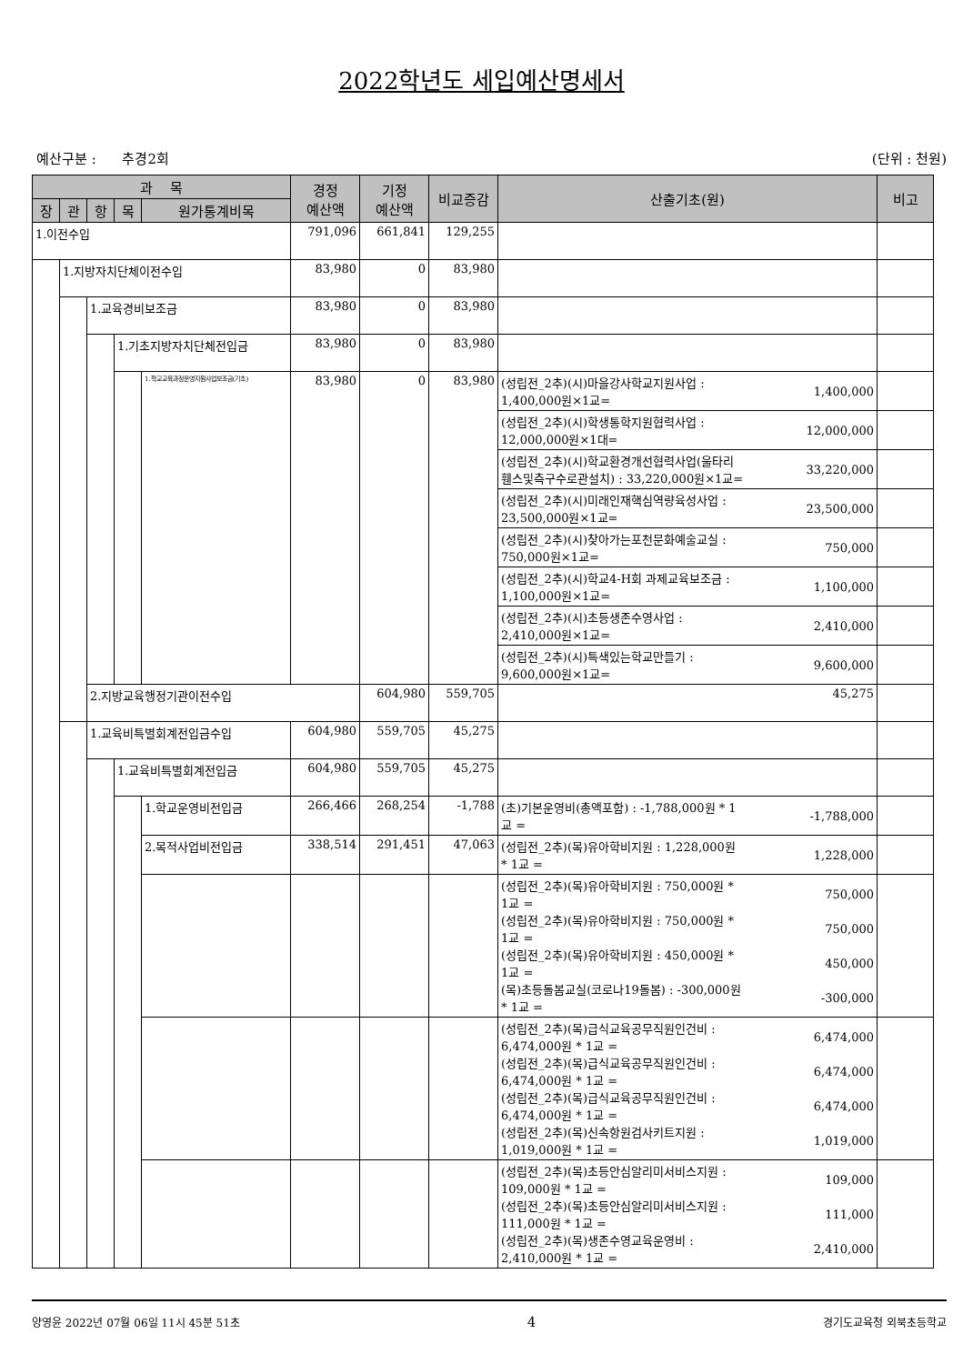2022학년도 세입예산명세서
예산구분 : 추경2회 (단위 : 천원)
| 과 목 | | | | | 경정 예산액 | 기정 예산액 | 비교증감 | 산출기초(원) | 비고 | |
| --- | --- | --- | --- | --- | --- | --- | --- | --- | --- | --- |
| 장 | 관 | 항 | 목 | 원가통계비목 | | | | | | |
| 1.이전수입 | | | | | 791,096 | 661,841 | 129,255 | | | |
| | 1.지방자치단체이전수입 | | | | 83,980 | 0 | 83,980 | | | |
| | | 1.교육경비보조금 | | | 83,980 | 0 | 83,980 | | | |
| | | | 1.기초지방자치단체전입금 | | 83,980 | 0 | 83,980 | | | |
| | | | | 1.학교교육과정운영지원사업보조금(기초) | 83,980 | 0 | 83,980 | (성립전_2추)(시)마을강사학교지원사업 : 1,400,000원×1교= 1,400,000 | | |
| | | | | | | | | (성립전_2추)(시)학생통학지원협력사업 : 12,000,000원×1대= 12,000,000 | | |
| | | | | | | | | (성립전_2추)(시)학교환경개선협력사업(울타리 휀스및측구수로관설치) : 33,220,000원×1교= 33,220,000 | | |
| | | | | | | | | (성립전_2추)(시)미래인재핵심역량육성사업 : 23,500,000원×1교= 23,500,000 | | |
| | | | | | | | | (성립전_2추)(시)찾아가는포천문화예술교실 : 750,000원×1교= 750,000 | | |
| | | | | | | | | (성립전_2추)(시)학교4-H회 과제교육보조금 : 1,100,000원×1교= 1,100,000 | | |
| | | | | | | | | (성립전_2추)(시)초등생존수영사업 : 2,410,000원×1교= 2,410,000 | | |
| | | | | | | | | (성립전_2추)(시)특색있는학교만들기 : 9,600,000원×1교= 9,600,000 | | |
| | | 2.지방교육행정기관이전수입 | | | | 604,980 | 559,705 | 45,275 | | |
| | | 1.교육비특별회계전입금수입 | | | 604,980 | 559,705 | 45,275 | | | |
| | | | 1.교육비특별회계전입금 | | 604,980 | 559,705 | 45,275 | | | |
| | | | | 1.학교운영비전입금 | 266,466 | 268,254 | -1,788 | (초)기본운영비(총액포함) : -1,788,000원 * 1 교 = -1,788,000 | | |
| | | | | 2.목적사업비전입금 | 338,514 | 291,451 | 47,063 | (성립전_2추)(목)유아학비지원 : 1,228,000원 * 1교 = 1,228,000 | | |
| | | | | | | | | (성립전_2추)(목)유아학비지원 : 750,000원 * 1교 = 750,000 (성립전_2추)(목)유아학비지원 : 750,000원 * 1교 = 750,000 (성립전_2추)(목)유아학비지원 : 450,000원 * 1교 = 450,000 (목)초등돌봄교실(코로나19돌봄) : -300,000원 * 1교 = -300,000 | | |
| | | | | | | | | (성립전_2추)(목)급식교육공무직원인건비 : 6,474,000원 * 1교 = 6,474,000 (성립전_2추)(목)급식교육공무직원인건비 : 6,474,000원 * 1교 = 6,474,000 (성립전_2추)(목)급식교육공무직원인건비 : 6,474,000원 * 1교 = 6,474,000 (성립전_2추)(목)신속항원검사키트지원 : 1,019,000원 * 1교 = 1,019,000 | | |
| | | | | | | | | (성립전_2추)(목)초등안심알리미서비스지원 : 109,000원 * 1교 = 109,000 (성립전_2추)(목)초등안심알리미서비스지원 : 111,000원 * 1교 = 111,000 (성립전_2추)(목)생존수영교육운영비 : 2,410,000원 * 1교 = 2,410,000 | | |
양영윤 2022년 07월 06일 11시 45분 51초 4 경기도교육청 외북초등학교